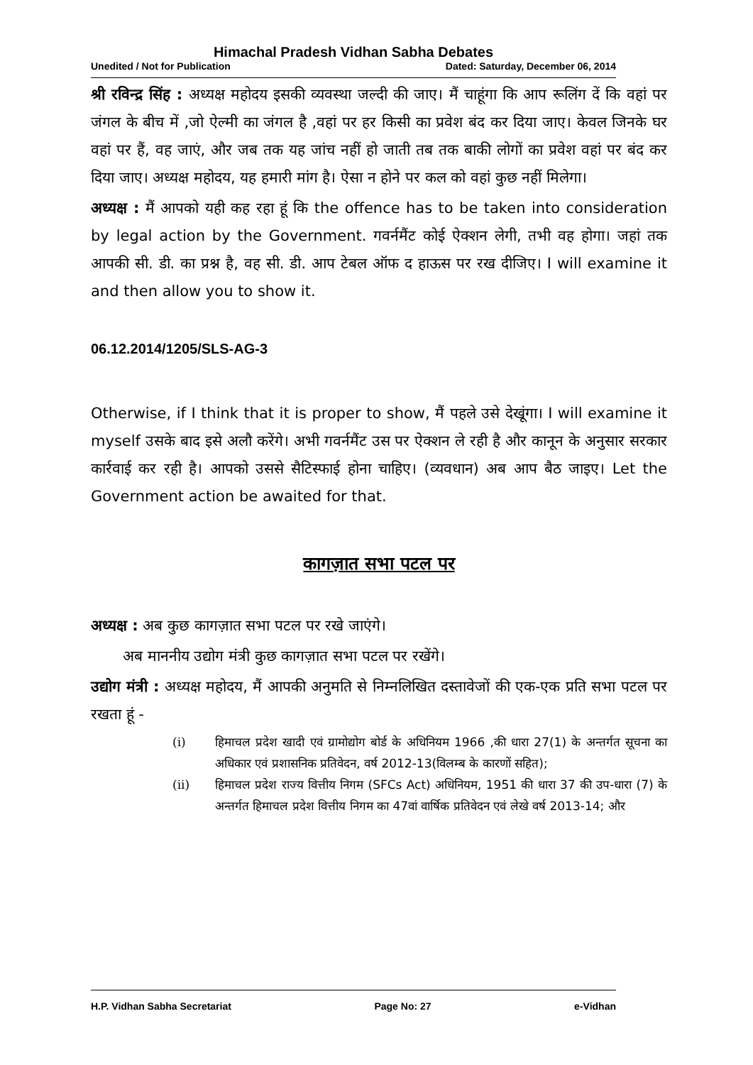Himachal Pradesh Vidhan Sabha Debates
Unedited / Not for Publication Dated: Saturday, December 06, 2014
श्री रविन्द्र सिंह : अध्यक्ष महोदय इसकी व्यवस्था जल्दी की जाए। मैं चाहूंगा कि आप रूलिंग दें कि वहां पर जंगल के बीच में ,जो ऐल्मी का जंगल है ,वहां पर हर किसी का प्रवेश बंद कर दिया जाए। केवल जिनके घर वहां पर हैं, वह जाएं, और जब तक यह जांच नहीं हो जाती तब तक बाकी लोगों का प्रवेश वहां पर बंद कर दिया जाए। अध्यक्ष महोदय, यह हमारी मांग है। ऐसा न होने पर कल को वहां कुछ नहीं मिलेगा।
अध्यक्ष : मैं आपको यही कह रहा हूं कि the offence has to be taken into consideration by legal action by the Government. गवर्नमैंट कोई ऐक्शन लेगी, तभी वह होगा। जहां तक आपकी सी. डी. का प्रश्न है, वह सी. डी. आप टेबल ऑफ द हाऊस पर रख दीजिए। I will examine it and then allow you to show it.
06.12.2014/1205/SLS-AG-3
Otherwise, if I think that it is proper to show, मैं पहले उसे देखूंगा। I will examine it myself उसके बाद इसे अलौ करेंगे। अभी गवर्नमैंट उस पर ऐक्शन ले रही है और कानून के अनुसार सरकार कार्रवाई कर रही है। आपको उससे सैटिस्फाई होना चाहिए। (व्यवधान) अब आप बैठ जाइए। Let the Government action be awaited for that.
कागज़ात सभा पटल पर
अध्यक्ष : अब कुछ कागज़ात सभा पटल पर रखे जाएंगे।
अब माननीय उद्योग मंत्री कुछ कागज़ात सभा पटल पर रखेंगे।
उद्योग मंत्री : अध्यक्ष महोदय, मैं आपकी अनुमति से निम्नलिखित दस्तावेजों की एक-एक प्रति सभा पटल पर रखता हूं -
(i) हिमाचल प्रदेश खादी एवं ग्रामोद्योग बोर्ड के अधिनियम 1966 ,की धारा 27(1) के अन्तर्गत सूचना का अधिकार एवं प्रशासनिक प्रतिवेदन, वर्ष 2012-13(विलम्ब के कारणों सहित);
(ii) हिमाचल प्रदेश राज्य वित्तीय निगम (SFCs Act) अधिनियम, 1951 की धारा 37 की उप-धारा (7) के अन्तर्गत हिमाचल प्रदेश वित्तीय निगम का 47वां वार्षिक प्रतिवेदन एवं लेखे वर्ष 2013-14; और
H.P. Vidhan Sabha Secretariat Page No: 27 e-Vidhan